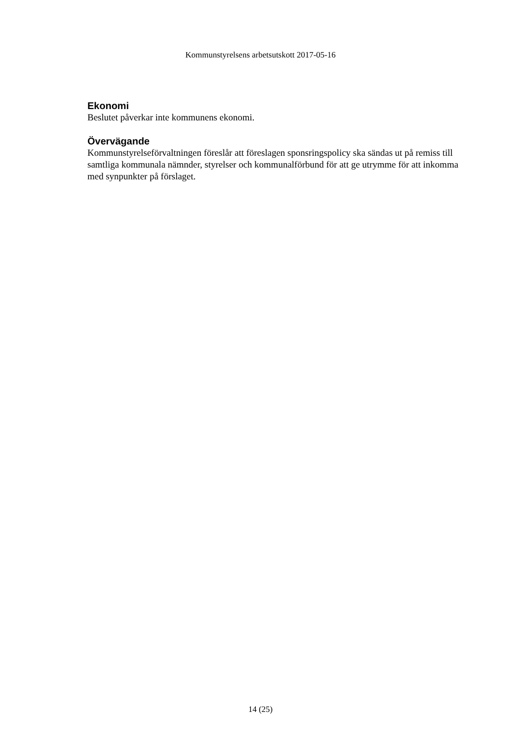Kommunstyrelsens arbetsutskott 2017-05-16
Ekonomi
Beslutet påverkar inte kommunens ekonomi.
Övervägande
Kommunstyrelseförvaltningen föreslår att föreslagen sponsringspolicy ska sändas ut på remiss till samtliga kommunala nämnder, styrelser och kommunalförbund för att ge utrymme för att inkomma med synpunkter på förslaget.
14 (25)